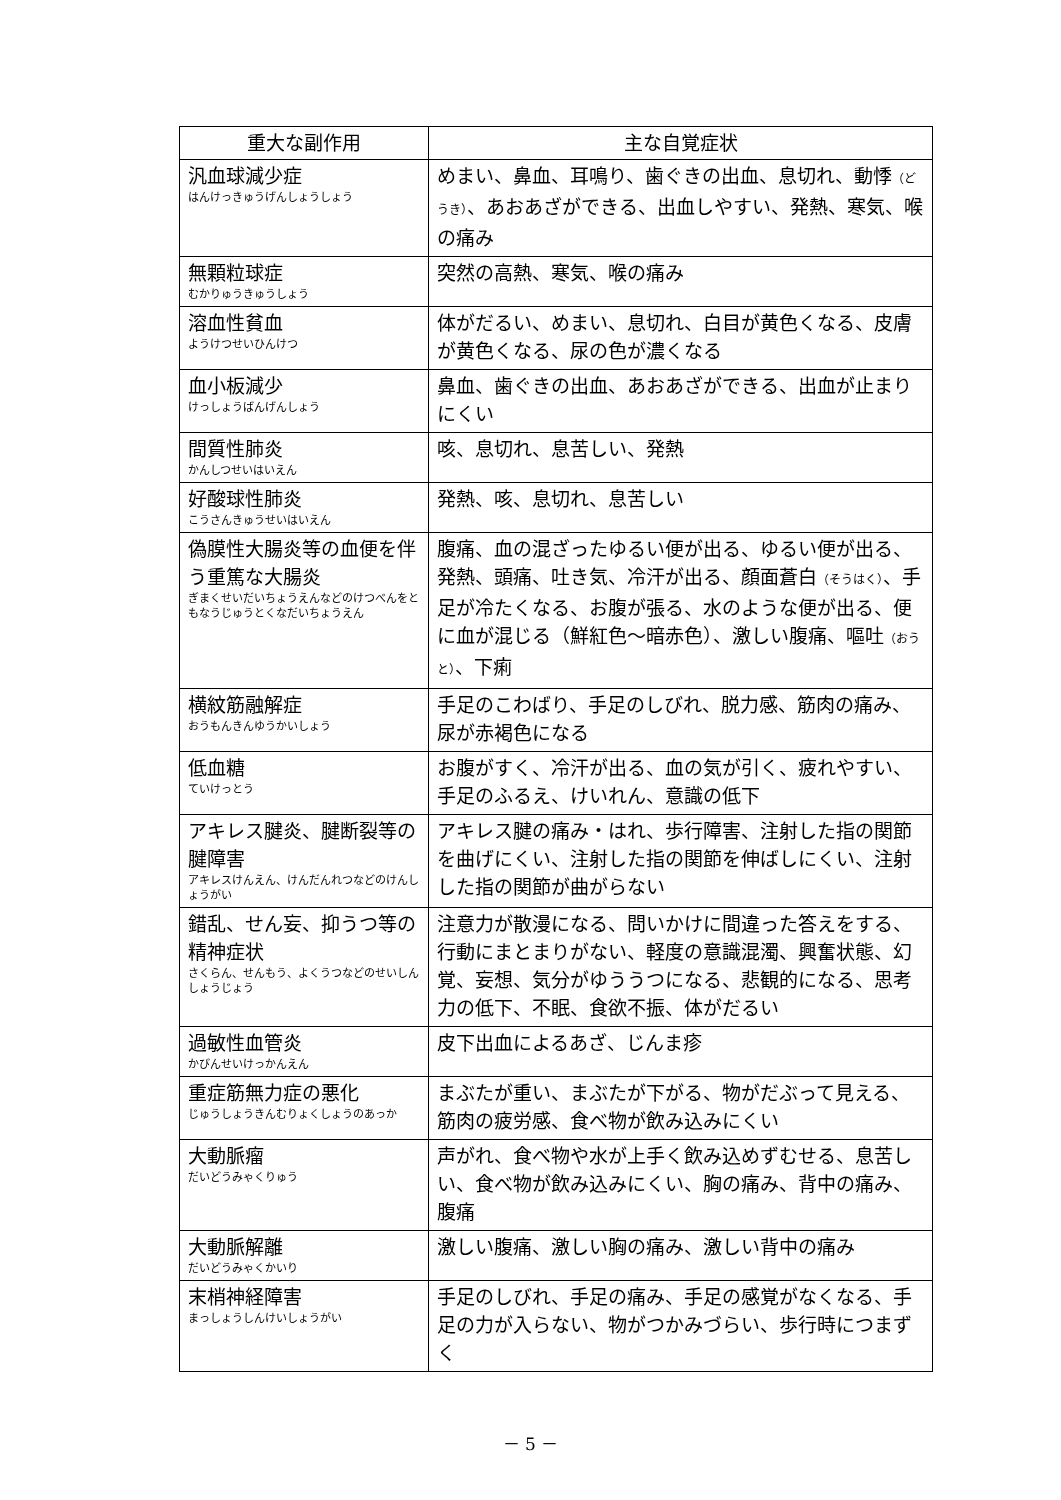| 重大な副作用 | 主な自覚症状 |
| --- | --- |
| 汎血球減少症 はんけっきゅうげんしょうしょう | めまい、鼻血、耳鳴り、歯ぐきの出血、息切れ、動悸 （どうき） 、あおあざができる、出血しやすい、発熱、寒気、喉の痛み |
| 無顆粒球症 むかりゅうきゅうしょう | 突然の高熱、寒気、喉の痛み |
| 溶血性貧血 ようけつせいひんけつ | 体がだるい、めまい、息切れ、白目が黄色くなる、皮膚が黄色くなる、尿の色が濃くなる |
| 血小板減少 けっしょうばんげんしょう | 鼻血、歯ぐきの出血、あおあざができる、出血が止まりにくい |
| 間質性肺炎 かんしつせいはいえん | 咳、息切れ、息苦しい、発熱 |
| 好酸球性肺炎 こうさんきゅうせいはいえん | 発熱、咳、息切れ、息苦しい |
| 偽膜性大腸炎等の血便を伴う重篤な大腸炎 ぎまくせいだいちょうえんなどのけつべんをともなうじゅうとくなだいちょうえん | 腹痛、血の混ざったゆるい便が出る、ゆるい便が出る、発熱、頭痛、吐き気、冷汗が出る、顔面蒼白 （そうはく） 、手足が冷たくなる、お腹が張る、水のような便が出る、便に血が混じる（鮮紅色～暗赤色）、激しい腹痛、嘔吐 （おうと） 、下痢 |
| 横紋筋融解症 おうもんきんゆうかいしょう | 手足のこわばり、手足のしびれ、脱力感、筋肉の痛み、尿が赤褐色になる |
| 低血糖 ていけっとう | お腹がすく、冷汗が出る、血の気が引く、疲れやすい、手足のふるえ、けいれん、意識の低下 |
| アキレス腱炎、腱断裂等の腱障害 アキレスけんえん、けんだんれつなどのけんしょうがい | アキレス腱の痛み・はれ、歩行障害、注射した指の関節を曲げにくい、注射した指の関節を伸ばしにくい、注射した指の関節が曲がらない |
| 錯乱、せん妄、抑うつ等の精神症状 さくらん、せんもう、よくうつなどのせいしんしょうじょう | 注意力が散漫になる、問いかけに間違った答えをする、行動にまとまりがない、軽度の意識混濁、興奮状態、幻覚、妄想、気分がゆううつになる、悲観的になる、思考力の低下、不眠、食欲不振、体がだるい |
| 過敏性血管炎 かびんせいけっかんえん | 皮下出血によるあざ、じんま疹 |
| 重症筋無力症の悪化 じゅうしょうきんむりょくしょうのあっか | まぶたが重い、まぶたが下がる、物がだぶって見える、筋肉の疲労感、食べ物が飲み込みにくい |
| 大動脈瘤 だいどうみゃくりゅう | 声がれ、食べ物や水が上手く飲み込めずむせる、息苦しい、食べ物が飲み込みにくい、胸の痛み、背中の痛み、腹痛 |
| 大動脈解離 だいどうみゃくかいり | 激しい腹痛、激しい胸の痛み、激しい背中の痛み |
| 末梢神経障害 まっしょうしんけいしょうがい | 手足のしびれ、手足の痛み、手足の感覚がなくなる、手足の力が入らない、物がつかみづらい、歩行時につまずく |
－ 5 －